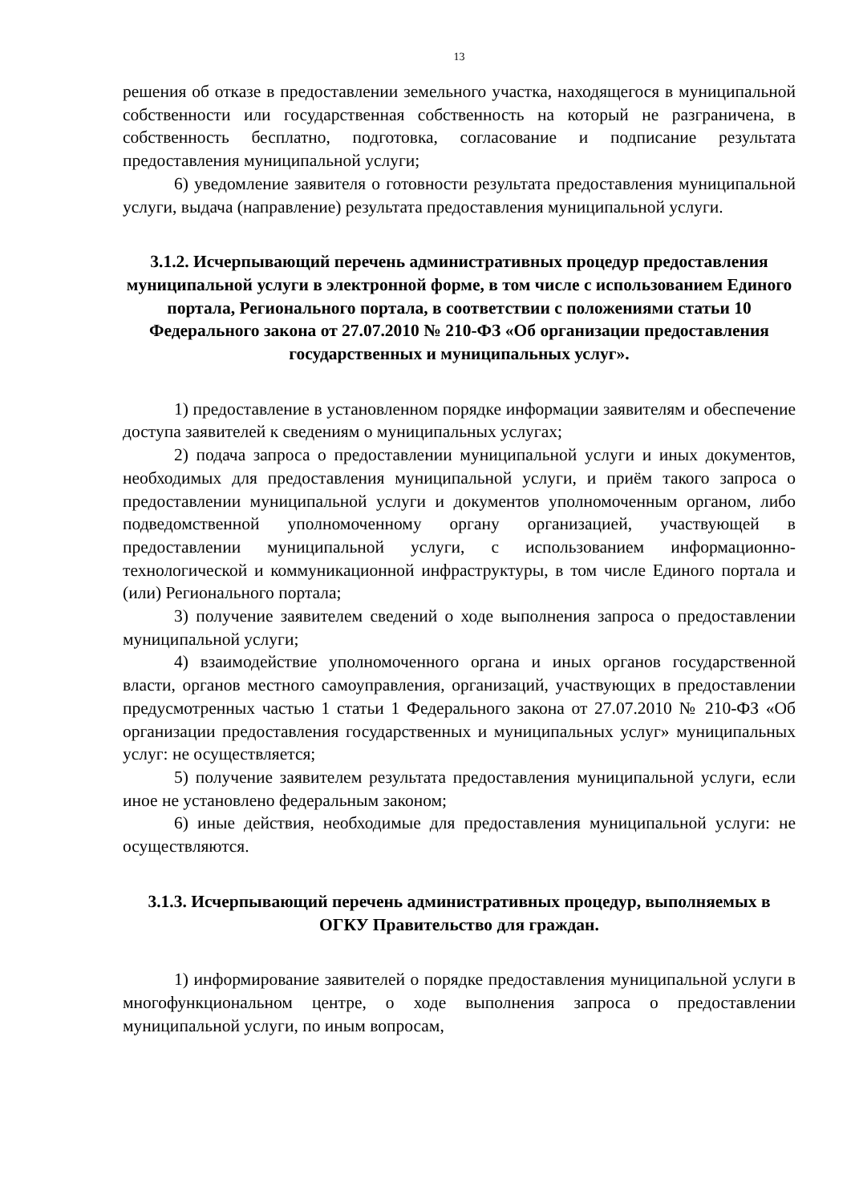13
решения об отказе в предоставлении земельного участка, находящегося в муниципальной собственности или государственная собственность на который не разграничена, в собственность бесплатно, подготовка, согласование и подписание результата предоставления муниципальной услуги;
6) уведомление заявителя о готовности результата предоставления муниципальной услуги, выдача (направление) результата предоставления муниципальной услуги.
3.1.2. Исчерпывающий перечень административных процедур предоставления муниципальной услуги в электронной форме, в том числе с использованием Единого портала, Регионального портала, в соответствии с положениями статьи 10 Федерального закона от 27.07.2010 № 210-ФЗ «Об организации предоставления государственных и муниципальных услуг».
1) предоставление в установленном порядке информации заявителям и обеспечение доступа заявителей к сведениям о муниципальных услугах;
2) подача запроса о предоставлении муниципальной услуги и иных документов, необходимых для предоставления муниципальной услуги, и приём такого запроса о предоставлении муниципальной услуги и документов уполномоченным органом, либо подведомственной уполномоченному органу организацией, участвующей в предоставлении муниципальной услуги, с использованием информационно-технологической и коммуникационной инфраструктуры, в том числе Единого портала и (или) Регионального портала;
3) получение заявителем сведений о ходе выполнения запроса о предоставлении муниципальной услуги;
4) взаимодействие уполномоченного органа и иных органов государственной власти, органов местного самоуправления, организаций, участвующих в предоставлении предусмотренных частью 1 статьи 1 Федерального закона от 27.07.2010 № 210-ФЗ «Об организации предоставления государственных и муниципальных услуг» муниципальных услуг: не осуществляется;
5) получение заявителем результата предоставления муниципальной услуги, если иное не установлено федеральным законом;
6) иные действия, необходимые для предоставления муниципальной услуги: не осуществляются.
3.1.3. Исчерпывающий перечень административных процедур, выполняемых в ОГКУ Правительство для граждан.
1) информирование заявителей о порядке предоставления муниципальной услуги в многофункциональном центре, о ходе выполнения запроса о предоставлении муниципальной услуги, по иным вопросам,